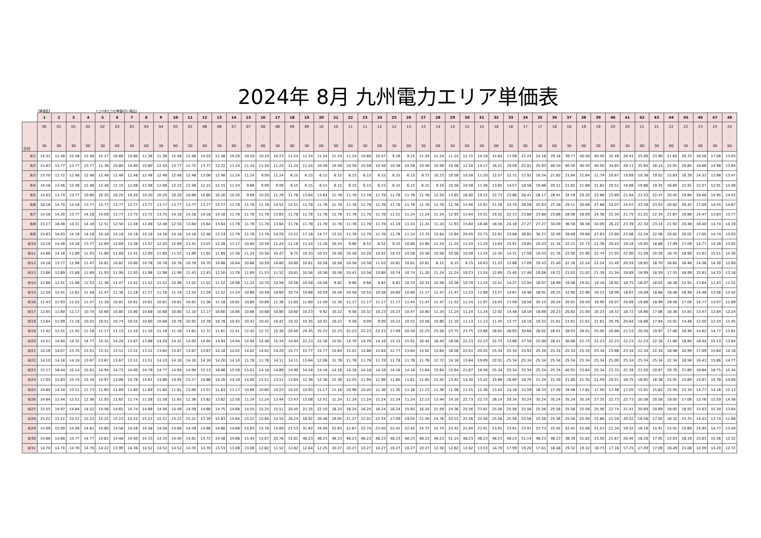2024年 8月 九州電力エリア単価表
【単価表】 1コマあたりの単価(円) [税込]
| | 1 | 2 | 3 | 4 | 5 | 6 | 7 | 8 | 9 | 10 | 11 | 12 | 13 | 14 | 15 | 16 | 17 | 18 | 19 | 20 | 21 | 22 | 23 | 24 | 25 | 26 | 27 | 28 | 29 | 30 | 31 | 32 | 33 | 34 | 35 | 36 | 37 | 38 | 39 | 40 | 41 | 42 | 43 | 44 | 45 | 46 | 47 | 48 |
| --- | --- | --- | --- | --- | --- | --- | --- | --- | --- | --- | --- | --- | --- | --- | --- | --- | --- | --- | --- | --- | --- | --- | --- | --- | --- | --- | --- | --- | --- | --- | --- | --- | --- | --- | --- | --- | --- | --- | --- | --- | --- | --- | --- | --- | --- | --- | --- | --- |
| 日付 | 00 : 30 | 01 : 00 | 01 : 30 | 02 : 00 | 02 : 30 | 03 : 00 | 03 : 30 | 04 : 00 | 04 : 30 | 05 : 00 | 05 : 30 | 06 : 00 | 06 : 30 | 07 : 00 | 07 : 30 | 08 : 00 | 08 : 30 | 09 : 00 | 09 : 30 | 10 : 00 | 10 : 30 | 11 : 00 | 11 : 30 | 12 : 00 | 12 : 30 | 13 : 00 | 13 : 30 | 14 : 00 | 14 : 30 | 15 : 00 | 15 : 30 | 16 : 00 | 16 : 30 | 17 : 00 | 17 : 30 | 18 : 00 | 18 : 30 | 19 : 00 | 19 : 30 | 20 : 00 | 20 : 30 | 21 : 00 | 21 : 30 | 22 : 00 | 22 : 30 | 23 : 00 | 23 : 30 | 24 : 00 |
| 8/1 | 14.31 | 12.48 | 12.48 | 12.48 | 12.27 | 10.80 | 10.80 | 11.36 | 11.36 | 12.48 | 12.48 | 14.03 | 12.48 | 10.20 | 10.20 | 10.20 | 10.23 | 11.24 | 11.24 | 11.24 | 11.24 | 11.24 | 10.80 | 10.47 | 9.26 | 9.25 | 11.24 | 11.24 | 11.24 | 12.72 | 14.18 | 15.64 | 17.09 | 22.24 | 24.18 | 29.34 | 39.77 | 40.50 | 40.50 | 32.49 | 28.41 | 25.00 | 23.90 | 21.65 | 20.72 | 18.56 | 17.06 | 13.83 |
| 8/2 | 15.83 | 13.77 | 13.77 | 13.77 | 11.36 | 10.80 | 10.80 | 10.80 | 12.50 | 13.77 | 12.72 | 13.77 | 12.72 | 11.24 | 11.24 | 11.24 | 11.24 | 11.24 | 11.24 | 10.58 | 10.58 | 10.58 | 10.58 | 10.58 | 10.58 | 10.58 | 10.58 | 10.58 | 10.58 | 12.50 | 14.17 | 16.31 | 19.09 | 22.91 | 25.93 | 40.50 | 40.50 | 40.50 | 40.50 | 34.65 | 28.11 | 25.64 | 26.14 | 22.91 | 20.85 | 18.68 | 14.98 | 13.64 |
| 8/3 | 13.70 | 12.72 | 12.48 | 12.48 | 12.48 | 12.48 | 12.48 | 12.48 | 12.48 | 12.48 | 12.48 | 13.08 | 12.48 | 11.24 | 11.24 | 9.09 | 11.24 | 6.15 | 6.15 | 6.15 | 6.15 | 6.15 | 6.15 | 6.15 | 6.15 | 6.15 | 8.73 | 10.23 | 10.58 | 10.58 | 11.20 | 12.57 | 12.72 | 15.91 | 19.34 | 21.82 | 21.84 | 21.84 | 21.74 | 20.67 | 19.89 | 19.36 | 19.02 | 15.83 | 16.39 | 14.31 | 13.98 | 13.47 |
| 8/4 | 14.18 | 13.56 | 12.48 | 12.48 | 12.48 | 12.15 | 12.08 | 12.08 | 12.08 | 12.15 | 12.48 | 12.15 | 12.15 | 11.24 | 9.66 | 9.09 | 9.09 | 6.15 | 6.15 | 6.15 | 6.15 | 6.15 | 6.15 | 6.15 | 6.15 | 6.15 | 6.15 | 9.10 | 10.58 | 10.58 | 11.36 | 13.65 | 14.57 | 18.56 | 19.86 | 20.51 | 21.82 | 21.88 | 21.82 | 20.51 | 19.88 | 19.86 | 19.35 | 16.60 | 15.91 | 15.07 | 12.91 | 12.08 |
| 8/5 | 14.03 | 13.74 | 13.77 | 10.80 | 10.20 | 10.20 | 10.20 | 10.20 | 10.20 | 10.20 | 10.80 | 10.80 | 10.20 | 10.20 | 9.09 | 10.20 | 11.78 | 11.78 | 13.64 | 13.64 | 11.78 | 11.78 | 11.78 | 11.78 | 11.78 | 11.78 | 11.78 | 12.50 | 13.65 | 16.00 | 19.32 | 22.73 | 23.86 | 28.41 | 28.17 | 28.41 | 34.59 | 29.20 | 23.88 | 23.89 | 21.84 | 21.53 | 22.47 | 20.45 | 19.80 | 18.48 | 15.95 | 14.43 |
| 8/6 | 18.18 | 14.70 | 14.18 | 13.77 | 13.77 | 13.77 | 13.77 | 13.77 | 13.77 | 13.77 | 13.77 | 13.77 | 13.77 | 11.78 | 11.78 | 11.78 | 14.52 | 12.51 | 11.78 | 11.78 | 11.78 | 11.78 | 11.78 | 11.78 | 11.78 | 11.78 | 11.78 | 11.78 | 11.78 | 15.90 | 15.91 | 21.59 | 23.70 | 26.09 | 25.93 | 27.18 | 29.11 | 30.06 | 27.68 | 24.07 | 24.07 | 23.39 | 23.03 | 20.82 | 20.45 | 17.09 | 14.55 | 14.67 |
| 8/7 | 14.18 | 14.20 | 13.77 | 14.18 | 14.09 | 13.77 | 13.75 | 13.72 | 13.75 | 14.18 | 14.18 | 14.18 | 14.18 | 11.78 | 11.78 | 11.78 | 13.65 | 11.78 | 11.78 | 11.78 | 11.78 | 11.78 | 11.78 | 11.78 | 11.51 | 11.24 | 11.24 | 11.24 | 12.93 | 15.64 | 15.51 | 19.32 | 22.13 | 23.88 | 23.88 | 23.86 | 28.08 | 28.09 | 24.38 | 22.34 | 21.75 | 21.01 | 22.34 | 21.67 | 19.88 | 14.47 | 13.83 | 13.77 |
| 8/8 | 15.17 | 18.48 | 14.31 | 14.18 | 12.51 | 12.50 | 12.48 | 12.48 | 12.48 | 12.50 | 13.64 | 15.64 | 13.64 | 11.78 | 11.78 | 11.78 | 13.64 | 11.78 | 11.78 | 11.78 | 11.78 | 11.78 | 11.78 | 11.78 | 11.19 | 11.24 | 11.24 | 11.24 | 11.93 | 15.64 | 16.48 | 18.56 | 24.18 | 27.27 | 27.27 | 34.09 | 36.58 | 36.58 | 34.09 | 26.22 | 23.39 | 22.34 | 23.14 | 21.92 | 20.48 | 18.40 | 14.74 | 14.19 |
| 8/9 | 15.83 | 14.83 | 14.18 | 14.18 | 14.18 | 14.18 | 14.18 | 14.18 | 14.18 | 14.18 | 14.18 | 12.48 | 13.14 | 11.78 | 11.78 | 11.78 | 14.20 | 13.52 | 17.18 | 14.77 | 13.52 | 11.78 | 11.78 | 11.78 | 11.78 | 11.24 | 13.74 | 15.64 | 15.64 | 20.45 | 22.73 | 22.91 | 23.88 | 36.85 | 30.27 | 32.49 | 39.89 | 39.89 | 27.63 | 23.80 | 23.06 | 22.24 | 22.06 | 20.82 | 20.02 | 17.05 | 14.74 | 13.93 |
| 8/10 | 14.18 | 14.48 | 14.18 | 13.77 | 12.69 | 12.69 | 13.36 | 13.57 | 12.50 | 12.69 | 13.41 | 13.07 | 12.28 | 11.17 | 10.80 | 10.56 | 11.24 | 11.18 | 11.24 | 11.18 | 10.24 | 9.86 | 8.52 | 8.52 | 9.32 | 10.80 | 10.80 | 11.24 | 11.24 | 11.24 | 11.24 | 13.64 | 15.91 | 19.85 | 20.43 | 21.34 | 22.11 | 22.73 | 21.36 | 20.43 | 19.18 | 19.05 | 18.88 | 17.09 | 17.09 | 14.77 | 14.28 | 13.92 |
| 8/11 | 14.86 | 14.18 | 11.89 | 11.93 | 11.89 | 11.89 | 12.41 | 12.00 | 11.89 | 11.52 | 11.89 | 11.92 | 11.89 | 11.36 | 11.24 | 10.58 | 10.47 | 9.75 | 10.33 | 10.33 | 10.58 | 10.58 | 10.20 | 10.02 | 10.33 | 10.58 | 10.58 | 10.58 | 10.58 | 10.58 | 11.24 | 12.50 | 14.31 | 17.09 | 19.43 | 21.76 | 22.90 | 22.90 | 22.74 | 21.93 | 22.90 | 21.09 | 20.59 | 18.74 | 18.99 | 15.91 | 15.51 | 14.30 |
| 8/12 | 14.18 | 13.77 | 11.98 | 11.47 | 10.81 | 10.81 | 10.80 | 10.78 | 10.78 | 10.78 | 10.78 | 10.70 | 10.68 | 10.64 | 10.66 | 10.59 | 10.60 | 10.80 | 10.81 | 10.58 | 10.58 | 10.58 | 10.58 | 11.03 | 10.81 | 10.81 | 10.81 | 6.15 | 6.15 | 6.15 | 10.63 | 11.53 | 13.66 | 17.09 | 19.43 | 21.40 | 22.16 | 22.24 | 22.24 | 21.40 | 20.59 | 18.85 | 18.70 | 16.65 | 16.48 | 14.36 | 14.30 | 12.69 |
| 8/13 | 13.66 | 12.69 | 11.89 | 11.89 | 11.93 | 11.99 | 11.93 | 11.98 | 11.98 | 11.99 | 12.43 | 12.43 | 12.50 | 11.78 | 11.89 | 11.53 | 11.52 | 10.81 | 10.58 | 10.58 | 10.58 | 10.43 | 10.58 | 10.68 | 10.74 | 10.74 | 11.20 | 11.24 | 11.24 | 10.23 | 11.24 | 12.69 | 15.40 | 17.48 | 19.08 | 19.72 | 21.02 | 21.02 | 21.39 | 21.34 | 19.89 | 18.99 | 18.59 | 17.55 | 18.99 | 15.91 | 14.33 | 13.16 |
| 8/14 | 12.66 | 12.41 | 11.98 | 11.53 | 11.36 | 11.47 | 11.52 | 11.52 | 11.52 | 10.98 | 11.52 | 11.52 | 11.52 | 10.98 | 11.24 | 10.70 | 10.58 | 10.58 | 10.58 | 10.58 | 9.82 | 9.66 | 9.66 | 9.82 | 9.82 | 10.33 | 10.33 | 10.58 | 10.58 | 10.70 | 11.24 | 12.41 | 14.27 | 15.94 | 18.07 | 18.99 | 19.08 | 19.01 | 19.16 | 18.92 | 18.75 | 18.07 | 18.03 | 16.36 | 15.91 | 13.64 | 12.43 | 11.52 |
| 8/15 | 12.50 | 12.41 | 11.61 | 11.58 | 11.47 | 11.36 | 11.18 | 11.17 | 11.18 | 11.18 | 11.52 | 11.59 | 11.52 | 11.24 | 10.68 | 10.59 | 10.60 | 10.74 | 10.68 | 10.59 | 10.58 | 10.58 | 10.55 | 10.58 | 10.60 | 10.80 | 11.17 | 11.47 | 11.47 | 11.53 | 11.98 | 13.57 | 14.67 | 18.48 | 18.91 | 20.25 | 22.90 | 22.90 | 20.23 | 18.99 | 18.67 | 18.09 | 18.66 | 18.48 | 16.48 | 14.48 | 13.56 | 12.42 |
| 8/16 | 12.43 | 11.93 | 11.52 | 11.47 | 11.18 | 10.81 | 10.81 | 10.81 | 10.81 | 10.81 | 10.81 | 11.36 | 11.18 | 10.81 | 10.89 | 10.89 | 11.36 | 11.85 | 11.60 | 11.59 | 11.36 | 11.17 | 11.17 | 11.17 | 11.17 | 11.44 | 11.47 | 11.47 | 11.52 | 11.24 | 11.97 | 14.03 | 17.09 | 18.56 | 20.15 | 20.24 | 20.91 | 20.59 | 19.90 | 20.07 | 20.69 | 19.86 | 18.99 | 18.56 | 17.09 | 14.77 | 13.07 | 11.89 |
| 8/17 | 12.65 | 11.60 | 11.17 | 10.74 | 10.68 | 10.80 | 10.80 | 10.68 | 10.68 | 10.80 | 11.10 | 11.17 | 10.60 | 10.80 | 10.66 | 10.68 | 10.80 | 10.60 | 10.23 | 9.92 | 10.22 | 9.56 | 10.32 | 10.23 | 10.23 | 10.47 | 10.80 | 11.24 | 11.24 | 11.24 | 11.24 | 12.92 | 14.48 | 18.18 | 18.69 | 20.23 | 20.82 | 21.00 | 20.23 | 18.72 | 18.72 | 18.66 | 17.66 | 16.36 | 15.83 | 13.47 | 12.84 | 12.24 |
| 8/18 | 13.64 | 11.99 | 11.18 | 10.55 | 10.51 | 10.74 | 10.55 | 10.60 | 10.68 | 10.78 | 10.92 | 10.78 | 10.78 | 10.42 | 10.42 | 10.42 | 10.42 | 10.32 | 10.35 | 10.32 | 10.22 | 9.56 | 9.09 | 9.09 | 10.22 | 10.52 | 10.58 | 10.80 | 11.10 | 11.13 | 11.13 | 11.45 | 13.77 | 16.18 | 19.32 | 21.61 | 21.61 | 21.61 | 21.61 | 20.76 | 20.64 | 18.66 | 17.84 | 15.91 | 14.48 | 12.50 | 12.24 | 11.45 |
| 8/19 | 12.42 | 12.41 | 11.45 | 11.18 | 11.17 | 11.13 | 11.10 | 11.10 | 11.18 | 11.18 | 11.61 | 11.72 | 11.61 | 12.41 | 12.42 | 12.72 | 15.30 | 20.40 | 24.45 | 25.23 | 22.23 | 22.23 | 22.23 | 22.23 | 17.09 | 20.50 | 22.23 | 25.50 | 23.75 | 23.75 | 23.86 | 28.02 | 28.93 | 30.68 | 28.02 | 28.01 | 28.03 | 28.01 | 25.00 | 20.88 | 21.53 | 20.20 | 19.97 | 17.80 | 16.49 | 14.82 | 14.77 | 11.61 |
| 8/20 | 14.51 | 14.94 | 14.32 | 14.77 | 14.32 | 14.20 | 13.67 | 13.88 | 14.20 | 14.32 | 14.93 | 14.94 | 14.94 | 14.94 | 14.94 | 14.48 | 15.34 | 14.94 | 22.23 | 22.16 | 15.91 | 14.70 | 14.70 | 14.18 | 15.15 | 15.91 | 16.44 | 16.44 | 18.56 | 22.23 | 22.23 | 22.73 | 23.86 | 27.59 | 25.00 | 28.41 | 30.68 | 22.73 | 22.23 | 22.23 | 22.23 | 22.23 | 22.16 | 21.80 | 18.84 | 16.44 | 15.13 | 13.64 |
| 8/21 | 14.18 | 14.07 | 13.70 | 13.51 | 13.31 | 13.51 | 13.51 | 13.51 | 13.64 | 13.67 | 13.67 | 13.67 | 14.18 | 14.02 | 14.02 | 14.02 | 14.20 | 15.77 | 15.77 | 15.77 | 15.64 | 15.01 | 14.88 | 15.64 | 12.77 | 13.64 | 14.02 | 15.64 | 18.56 | 22.01 | 20.45 | 25.34 | 25.34 | 25.93 | 25.34 | 25.34 | 25.34 | 25.34 | 25.34 | 23.86 | 23.34 | 22.34 | 22.34 | 18.98 | 20.99 | 17.09 | 15.64 | 14.18 |
| 8/22 | 14.10 | 14.18 | 14.18 | 13.67 | 13.67 | 13.67 | 13.51 | 13.51 | 14.10 | 14.10 | 14.10 | 14.18 | 14.20 | 14.10 | 11.78 | 11.78 | 14.11 | 14.11 | 13.64 | 12.06 | 11.78 | 11.78 | 11.78 | 11.78 | 11.78 | 11.78 | 11.78 | 12.72 | 14.18 | 15.64 | 19.09 | 22.01 | 25.34 | 25.34 | 25.34 | 25.34 | 25.34 | 25.34 | 25.34 | 25.00 | 25.34 | 25.34 | 25.34 | 22.34 | 18.56 | 16.43 | 15.86 | 14.77 |
| 8/23 | 15.17 | 16.44 | 15.14 | 15.01 | 14.94 | 14.73 | 14.00 | 14.78 | 14.77 | 14.94 | 14.94 | 15.13 | 16.86 | 15.59 | 15.01 | 14.18 | 14.89 | 14.90 | 14.18 | 14.18 | 14.18 | 14.18 | 14.18 | 14.18 | 14.18 | 14.18 | 15.64 | 15.64 | 15.64 | 21.67 | 18.56 | 25.34 | 25.34 | 25.34 | 25.34 | 25.34 | 40.91 | 33.84 | 25.34 | 23.33 | 22.39 | 21.50 | 20.67 | 20.70 | 21.80 | 18.84 | 18.75 | 15.34 |
| 8/24 | 17.05 | 15.83 | 15.74 | 15.34 | 14.97 | 14.88 | 14.76 | 14.81 | 14.88 | 14.95 | 15.17 | 14.88 | 14.20 | 14.18 | 14.00 | 12.51 | 13.51 | 13.64 | 12.36 | 12.36 | 12.36 | 12.05 | 11.94 | 11.98 | 11.60 | 11.61 | 11.65 | 12.42 | 13.42 | 14.30 | 15.42 | 15.88 | 16.80 | 20.70 | 21.34 | 21.59 | 21.80 | 21.35 | 21.59 | 20.51 | 18.75 | 16.92 | 16.38 | 15.91 | 15.69 | 14.97 | 14.78 | 14.00 |
| 8/25 | 14.84 | 14.34 | 13.51 | 11.73 | 11.60 | 11.60 | 11.60 | 11.69 | 11.60 | 11.61 | 12.80 | 13.51 | 11.63 | 11.17 | 10.89 | 10.60 | 10.53 | 10.55 | 10.93 | 11.17 | 11.16 | 10.98 | 10.45 | 11.36 | 11.30 | 11.16 | 11.23 | 11.36 | 11.58 | 11.55 | 12.36 | 13.42 | 14.18 | 15.59 | 16.33 | 17.49 | 18.48 | 17.61 | 17.50 | 17.48 | 17.05 | 15.91 | 15.83 | 15.45 | 15.34 | 14.77 | 14.16 | 12.13 |
| 8/26 | 14.64 | 12.44 | 12.51 | 12.36 | 11.93 | 11.65 | 11.74 | 11.58 | 11.58 | 11.65 | 12.36 | 13.82 | 13.82 | 12.50 | 11.24 | 11.24 | 13.44 | 13.43 | 13.08 | 12.41 | 11.24 | 11.24 | 11.24 | 11.24 | 11.24 | 11.24 | 12.13 | 13.44 | 14.18 | 22.73 | 22.73 | 26.14 | 29.34 | 35.24 | 35.24 | 35.24 | 35.24 | 35.24 | 27.35 | 22.73 | 22.73 | 20.58 | 20.58 | 19.05 | 17.09 | 15.76 | 15.59 | 14.56 |
| 8/27 | 15.55 | 14.97 | 14.84 | 14.52 | 14.56 | 14.65 | 14.74 | 14.68 | 14.56 | 14.56 | 14.59 | 14.68 | 14.75 | 14.68 | 14.55 | 15.25 | 15.51 | 20.45 | 21.35 | 22.10 | 16.24 | 16.24 | 16.24 | 16.24 | 16.24 | 15.92 | 16.24 | 21.59 | 24.36 | 25.56 | 23.82 | 25.56 | 25.56 | 25.56 | 25.56 | 25.56 | 25.56 | 25.56 | 25.56 | 22.74 | 21.41 | 20.69 | 20.69 | 18.92 | 16.93 | 15.63 | 15.34 | 13.64 |
| 8/28 | 15.22 | 15.22 | 15.22 | 15.22 | 15.22 | 15.22 | 15.22 | 15.22 | 15.22 | 15.22 | 15.22 | 15.39 | 15.83 | 15.84 | 15.22 | 15.84 | 15.55 | 16.24 | 18.92 | 20.48 | 19.05 | 21.27 | 22.01 | 22.34 | 17.09 | 19.05 | 21.59 | 24.76 | 24.51 | 25.56 | 25.56 | 25.56 | 25.56 | 25.56 | 25.56 | 25.56 | 25.56 | 25.00 | 23.86 | 21.59 | 20.52 | 18.56 | 17.05 | 16.32 | 15.75 | 14.43 | 13.74 | 11.68 |
| 8/29 | 15.09 | 15.09 | 14.99 | 14.81 | 14.60 | 14.58 | 14.58 | 14.58 | 14.58 | 14.68 | 14.59 | 14.68 | 14.68 | 14.68 | 15.03 | 15.76 | 15.69 | 21.53 | 31.82 | 34.09 | 22.63 | 22.67 | 22.74 | 23.50 | 22.42 | 22.42 | 24.72 | 22.74 | 22.42 | 22.94 | 23.91 | 23.91 | 23.91 | 23.91 | 22.73 | 22.42 | 22.42 | 22.06 | 21.53 | 21.34 | 19.32 | 18.18 | 15.91 | 15.91 | 15.69 | 14.95 | 14.77 | 13.40 |
| 8/30 | 14.88 | 14.88 | 14.77 | 14.77 | 14.61 | 14.48 | 14.40 | 14.33 | 14.33 | 14.40 | 14.61 | 14.72 | 14.58 | 14.88 | 15.44 | 15.67 | 20.76 | 31.81 | 48.23 | 48.23 | 48.23 | 48.23 | 48.23 | 48.23 | 48.23 | 48.23 | 48.23 | 48.23 | 51.14 | 48.23 | 48.23 | 48.23 | 48.23 | 51.14 | 48.23 | 48.23 | 38.39 | 31.82 | 23.50 | 21.67 | 20.40 | 18.26 | 17.05 | 15.83 | 16.19 | 15.63 | 15.56 | 12.52 |
| 8/31 | 14.70 | 14.70 | 14.70 | 14.70 | 14.22 | 13.99 | 14.36 | 14.52 | 14.52 | 14.52 | 14.70 | 14.70 | 13.53 | 13.08 | 13.08 | 12.82 | 11.52 | 12.82 | 12.64 | 12.25 | 10.27 | 10.27 | 10.27 | 10.27 | 10.27 | 10.27 | 10.27 | 12.50 | 12.82 | 12.82 | 13.53 | 14.70 | 17.99 | 19.20 | 17.61 | 18.48 | 19.32 | 19.32 | 18.73 | 17.16 | 17.25 | 17.09 | 17.09 | 16.49 | 15.08 | 14.39 | 14.20 | 12.72 |